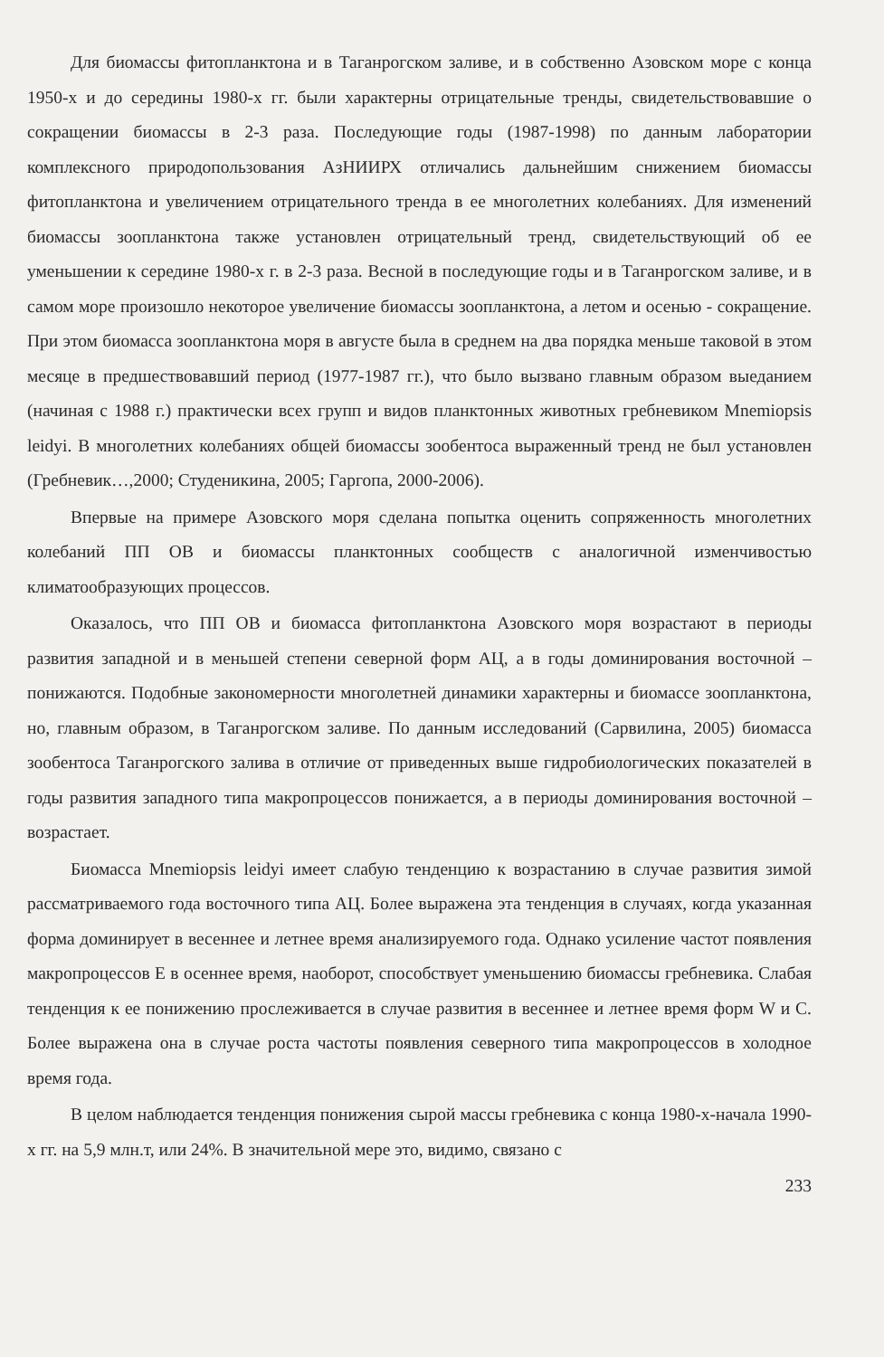Для биомассы фитопланктона и в Таганрогском заливе, и в собственно Азовском море с конца 1950-х и до середины 1980-х гг. были характерны отрицательные тренды, свидетельствовавшие о сокращении биомассы в 2-3 раза. Последующие годы (1987-1998) по данным лаборатории комплексного природопользования АзНИИРХ отличались дальнейшим снижением биомассы фитопланктона и увеличением отрицательного тренда в ее многолетних колебаниях. Для изменений биомассы зоопланктона также установлен отрицательный тренд, свидетельствующий об ее уменьшении к середине 1980-х г. в 2-3 раза. Весной в последующие годы и в Таганрогском заливе, и в самом море произошло некоторое увеличение биомассы зоопланктона, а летом и осенью - сокращение. При этом биомасса зоопланктона моря в августе была в среднем на два порядка меньше таковой в этом месяце в предшествовавший период (1977-1987 гг.), что было вызвано главным образом выеданием (начиная с 1988 г.) практически всех групп и видов планктонных животных гребневиком Mnemiopsis leidyi. В многолетних колебаниях общей биомассы зообентоса выраженный тренд не был установлен (Гребневик…,2000; Студеникина, 2005; Гаргопа, 2000-2006).
Впервые на примере Азовского моря сделана попытка оценить сопряженность многолетних колебаний ПП ОВ и биомассы планктонных сообществ с аналогичной изменчивостью климатообразующих процессов.
Оказалось, что ПП ОВ и биомасса фитопланктона Азовского моря возрастают в периоды развития западной и в меньшей степени северной форм АЦ, а в годы доминирования восточной – понижаются. Подобные закономерности многолетней динамики характерны и биомассе зоопланктона, но, главным образом, в Таганрогском заливе. По данным исследований (Сарвилина, 2005) биомасса зообентоса Таганрогского залива в отличие от приведенных выше гидробиологических показателей в годы развития западного типа макропроцессов понижается, а в периоды доминирования восточной – возрастает.
Биомасса Mnemiopsis leidyi имеет слабую тенденцию к возрастанию в случае развития зимой рассматриваемого года восточного типа АЦ. Более выражена эта тенденция в случаях, когда указанная форма доминирует в весеннее и летнее время анализируемого года. Однако усиление частот появления макропроцессов Е в осеннее время, наоборот, способствует уменьшению биомассы гребневика. Слабая тенденция к ее понижению прослеживается в случае развития в весеннее и летнее время форм W и С. Более выражена она в случае роста частоты появления северного типа макропроцессов в холодное время года.
В целом наблюдается тенденция понижения сырой массы гребневика с конца 1980-х-начала 1990-х гг. на 5,9 млн.т, или 24%. В значительной мере это, видимо, связано с
233